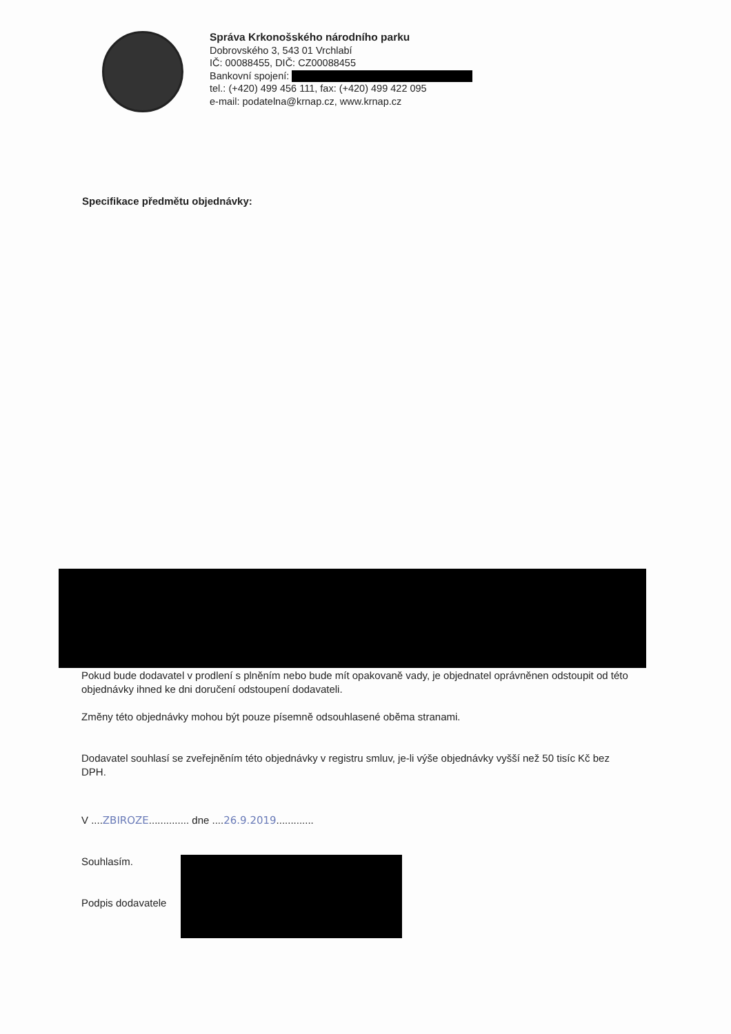Správa Krkonošského národního parku
Dobrovského 3, 543 01 Vrchlabí
IČ: 00088455, DIČ: CZ00088455
Bankovní spojení:
tel.: (+420) 499 456 111, fax: (+420) 499 422 095
e-mail: podatelna@krnap.cz, www.krnap.cz
Specifikace předmětu objednávky:
Pokud bude dodavatel v prodlení s plněním nebo bude mít opakovaně vady, je objednatel oprávněnen odstoupit od této objednávky ihned ke dni doručení odstoupení dodavateli.
Změny této objednávky mohou být pouze písemně odsouhlasené oběma stranami.
Dodavatel souhlasí se zveřejněním této objednávky v registru smluv, je-li výše objednávky vyšší než 50 tisíc Kč bez DPH.
V ....ZBIROZE.............. dne ....26.9.2019.............
Souhlasím.
Podpis dodavatele